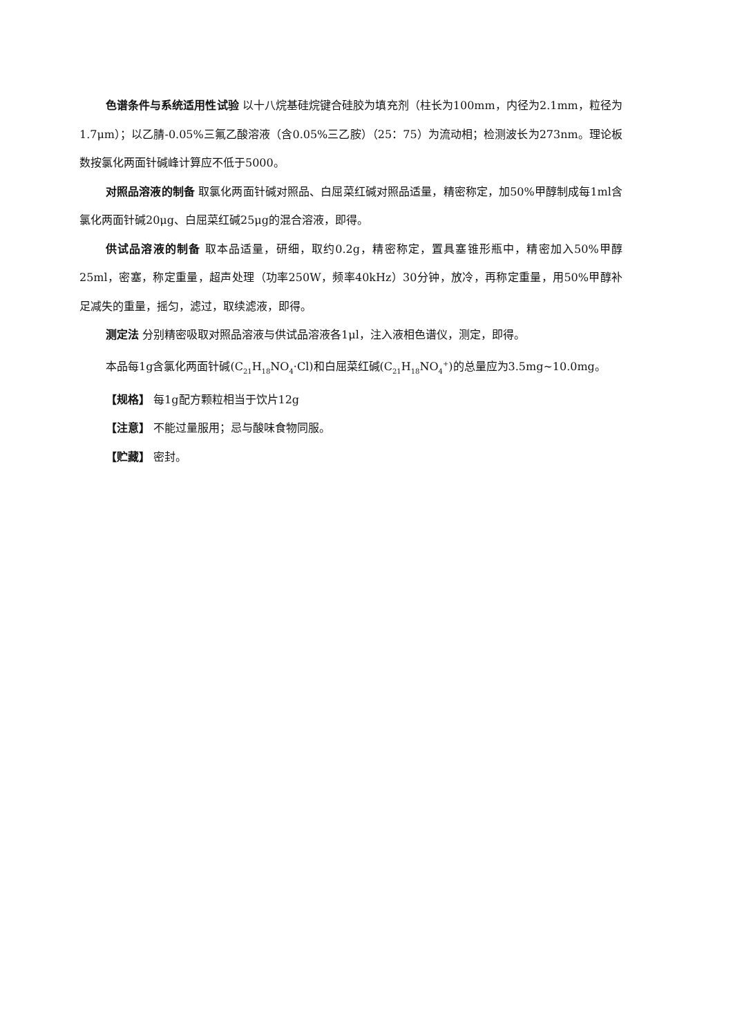色谱条件与系统适用性试验 以十八烷基硅烷键合硅胶为填充剂（柱长为100mm，内径为2.1mm，粒径为1.7μm）；以乙腈-0.05%三氟乙酸溶液（含0.05%三乙胺）（25：75）为流动相；检测波长为273nm。理论板数按氯化两面针碱峰计算应不低于5000。
对照品溶液的制备 取氯化两面针碱对照品、白屈菜红碱对照品适量，精密称定，加50%甲醇制成每1ml含氯化两面针碱20μg、白屈菜红碱25μg的混合溶液，即得。
供试品溶液的制备 取本品适量，研细，取约0.2g，精密称定，置具塞锥形瓶中，精密加入50%甲醇25ml，密塞，称定重量，超声处理（功率250W，频率40kHz）30分钟，放冷，再称定重量，用50%甲醇补足减失的重量，摇匀，滤过，取续滤液，即得。
测定法 分别精密吸取对照品溶液与供试品溶液各1μl，注入液相色谱仪，测定，即得。
本品每1g含氯化两面针碱(C<sub>21</sub>H<sub>18</sub>NO<sub>4</sub>·Cl)和白屈菜红碱(C<sub>21</sub>H<sub>18</sub>NO<sub>4</sub><sup>+</sup>)的总量应为3.5mg~10.0mg。
【规格】 每1g配方颗粒相当于饮片12g
【注意】 不能过量服用；忌与酸味食物同服。
【贮藏】 密封。